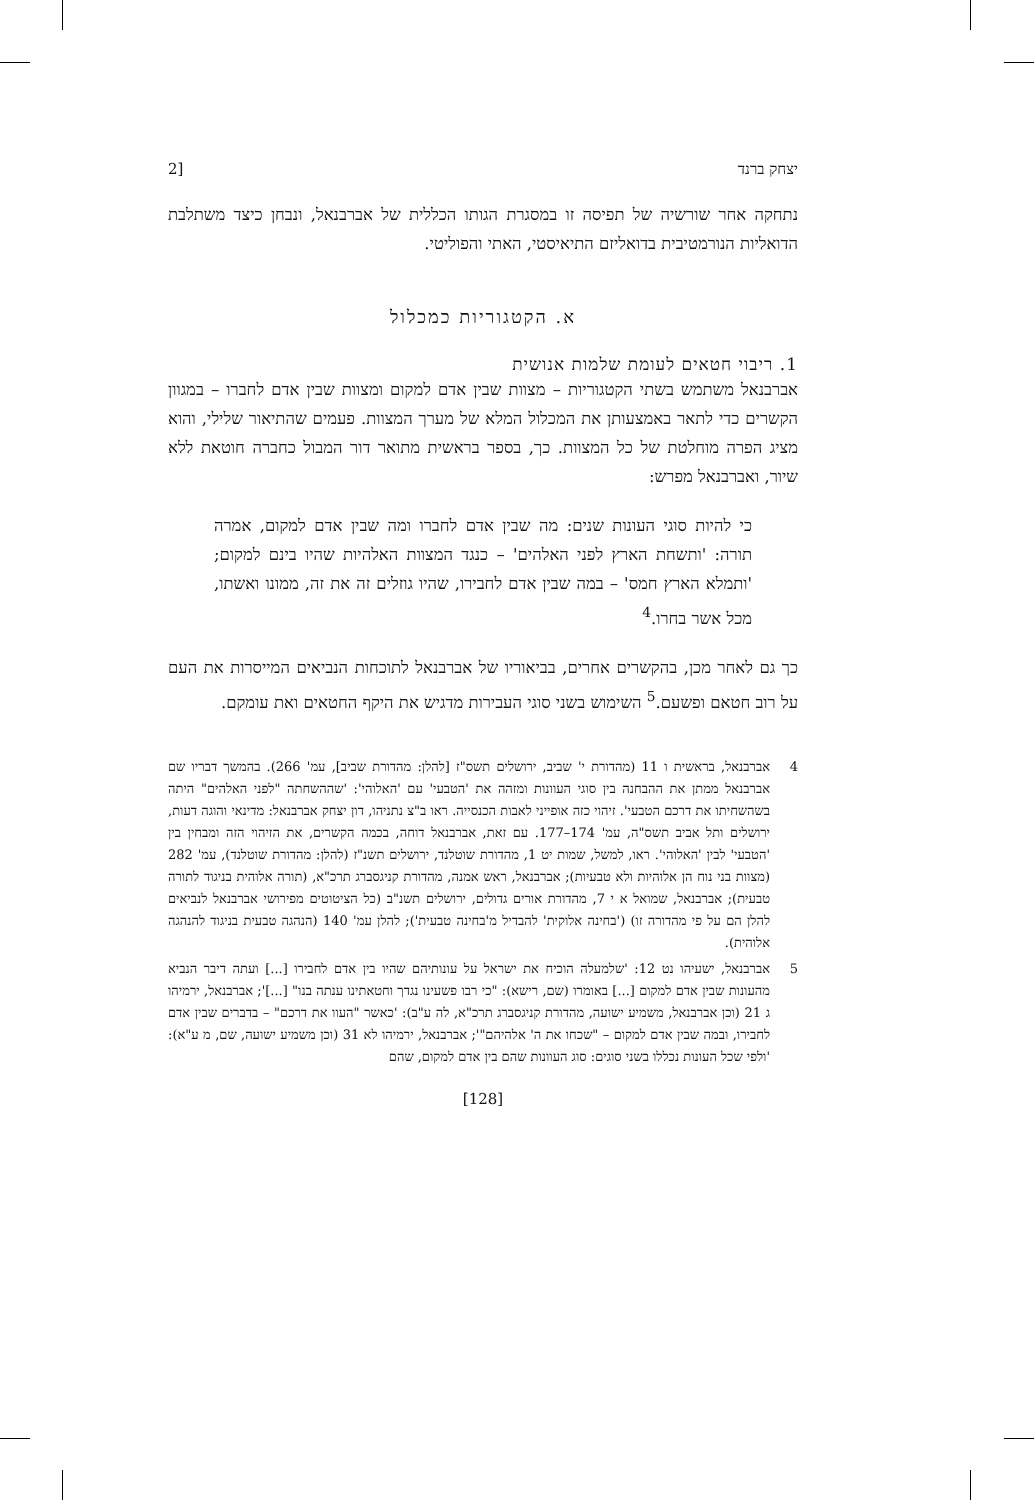יצחק ברנד [2
נתחקה אחר שורשיה של תפיסה זו במסגרת הגותו הכללית של אברבנאל, ונבחן כיצד משתלבת הדואליות הנורמטיבית בדואליזם התיאיסטי, האתי והפוליטי.
א. הקטגוריות כמכלול
1. ריבוי חטאים לעומת שלמות אנושית
אברבנאל משתמש בשתי הקטגוריות – מצוות שבין אדם למקום ומצוות שבין אדם לחברו – במגוון הקשרים כדי לתאר באמצעותן את המכלול המלא של מערך המצוות. פעמים שהתיאור שלילי, והוא מציג הפרה מוחלטת של כל המצוות. כך, בספר בראשית מתואר דור המבול כחברה חוטאת ללא שיור, ואברבנאל מפרש:
כי להיות סוגי העונות שנים: מה שבין אדם לחברו ומה שבין אדם למקום, אמרה תורה: 'ותשחת הארץ לפני האלהים' – כנגד המצוות האלהיות שהיו בינם למקום; 'ותמלא הארץ חמס' – במה שבין אדם לחבירו, שהיו גוזלים זה את זה, ממונו ואשתו, מכל אשר בחרו.<sup>4</sup>
כך גם לאחר מכן, בהקשרים אחרים, בביאוריו של אברבנאל לתוכחות הנביאים המייסרות את העם על רוב חטאם ופשעם.<sup>5</sup> השימוש בשני סוגי העבירות מדגיש את היקף החטאים ואת עומקם.
4 אברבנאל, בראשית ו 11 (מהדורת י' שביב, ירושלים תשס"ז [להלן: מהדורת שביב], עמ' 266). בהמשך דבריו שם אברבנאל ממתן את ההבחנה בין סוגי העוונות ומזהה את 'הטבעי' עם 'האלוהי': 'שההשחתה "לפני האלהים" היתה בשהשחיתו את דרכם הטבעי'. זיהוי כזה אופייני לאבות הכנסייה. ראו ב"צ נתניהו, דון יצחק אברבנאל: מדינאי והוגה דעות, ירושלים ותל אביב תשס"ה, עמ' 174–177. עם זאת, אברבנאל דוחה, בכמה הקשרים, את הזיהוי הזה ומבחין בין 'הטבעי' לבין 'האלוהי'. ראו, למשל, שמות יט 1, מהדורת שוטלנד, ירושלים תשנ"ז (להלן: מהדורת שוטלנד), עמ' 282 (מצוות בני נוח הן אלוהיות ולא טבעיות); אברבנאל, ראש אמנה, מהדורת קניגסברג תרכ"א, (תורה אלוהית בניגוד לתורה טבעית); אברבנאל, שמואל א י 7, מהדורת אורים גדולים, ירושלים תשנ"ב (כל הציטוטים מפירושי אברבנאל לנביאים להלן הם על פי מהדורה זו) ('בחינה אלוקית' להבדיל מ'בחינה טבעית'); להלן עמ' 140 (הנהגה טבעית בניגוד להנהגה אלוהית).
5 אברבנאל, ישעיהו נט 12: 'שלמעלה הוכיח את ישראל על עונותיהם שהיו בין אדם לחבירו [...] ועתה דיבר הנביא מהעונות שבין אדם למקום [...] באומרו (שם, רישא): "כי רבו פשעינו נגדך וחטאתינו ענתה בנו" [...]'; אברבנאל, ירמיהו ג 21 (וכן אברבנאל, משמיע ישועה, מהדורת קניגסברג תרכ"א, לה ע"ב): 'כאשר "העוו את דרכם" – בדברים שבין אדם לחבירו, ובמה שבין אדם למקום – "שכחו את ה' אלהיהם"'; אברבנאל, ירמיהו לא 31 (וכן משמיע ישועה, שם, מ ע"א): 'ולפי שכל העונות נכללו בשני סוגים: סוג העוונות שהם בין אדם למקום, שהם
[128]